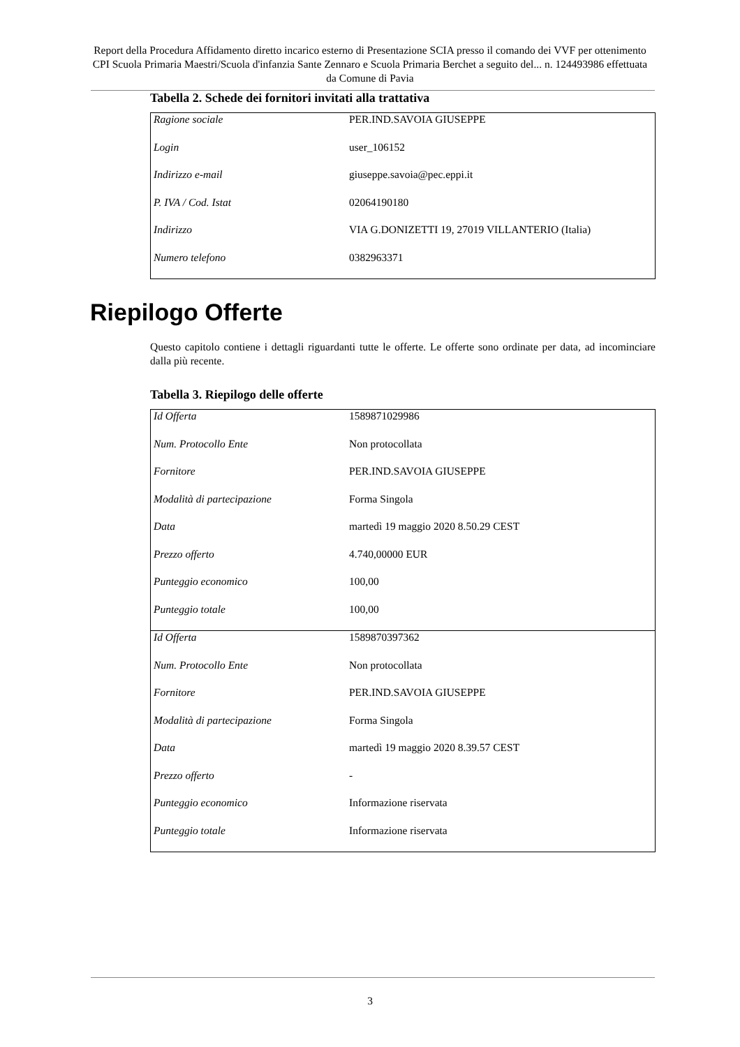Report della Procedura Affidamento diretto incarico esterno di Presentazione SCIA presso il comando dei VVF per ottenimento CPI Scuola Primaria Maestri/Scuola d'infanzia Sante Zennaro e Scuola Primaria Berchet a seguito del... n. 124493986 effettuata da Comune di Pavia
Tabella 2. Schede dei fornitori invitati alla trattativa
| Ragione sociale | PER.IND.SAVOIA GIUSEPPE |
| Login | user_106152 |
| Indirizzo e-mail | giuseppe.savoia@pec.eppi.it |
| P. IVA / Cod. Istat | 02064190180 |
| Indirizzo | VIA G.DONIZETTI 19, 27019 VILLANTERIO (Italia) |
| Numero telefono | 0382963371 |
Riepilogo Offerte
Questo capitolo contiene i dettagli riguardanti tutte le offerte. Le offerte sono ordinate per data, ad incominciare dalla più recente.
Tabella 3. Riepilogo delle offerte
| Id Offerta | 1589871029986 |
| Num. Protocollo Ente | Non protocollata |
| Fornitore | PER.IND.SAVOIA GIUSEPPE |
| Modalità di partecipazione | Forma Singola |
| Data | martedì 19 maggio 2020 8.50.29 CEST |
| Prezzo offerto | 4.740,00000 EUR |
| Punteggio economico | 100,00 |
| Punteggio totale | 100,00 |
| Id Offerta | 1589870397362 |
| Num. Protocollo Ente | Non protocollata |
| Fornitore | PER.IND.SAVOIA GIUSEPPE |
| Modalità di partecipazione | Forma Singola |
| Data | martedì 19 maggio 2020 8.39.57 CEST |
| Prezzo offerto | - |
| Punteggio economico | Informazione riservata |
| Punteggio totale | Informazione riservata |
3